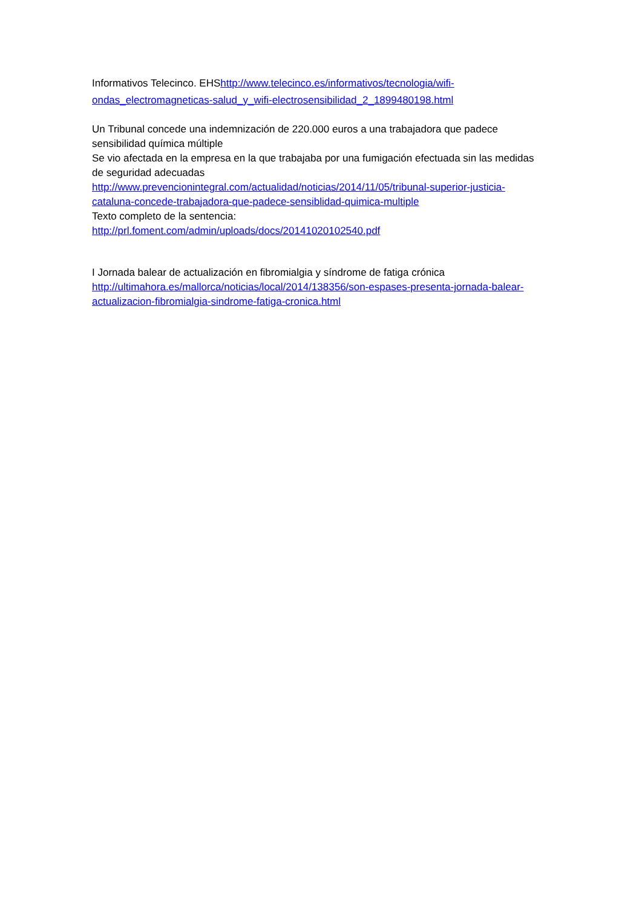Informativos Telecinco. EHShttp://www.telecinco.es/informativos/tecnologia/wifi-ondas_electromagneticas-salud_y_wifi-electrosensibilidad_2_1899480198.html
Un Tribunal concede una indemnización de 220.000 euros a una trabajadora que padece sensibilidad química múltiple
Se vio afectada en la empresa en la que trabajaba por una fumigación efectuada sin las medidas de seguridad adecuadas
http://www.prevencionintegral.com/actualidad/noticias/2014/11/05/tribunal-superior-justicia-cataluna-concede-trabajadora-que-padece-sensiblidad-quimica-multiple
Texto completo de la sentencia:
http://prl.foment.com/admin/uploads/docs/20141020102540.pdf
I Jornada balear de actualización en fibromialgia y síndrome de fatiga crónica
http://ultimahora.es/mallorca/noticias/local/2014/138356/son-espases-presenta-jornada-balear-actualizacion-fibromialgia-sindrome-fatiga-cronica.html